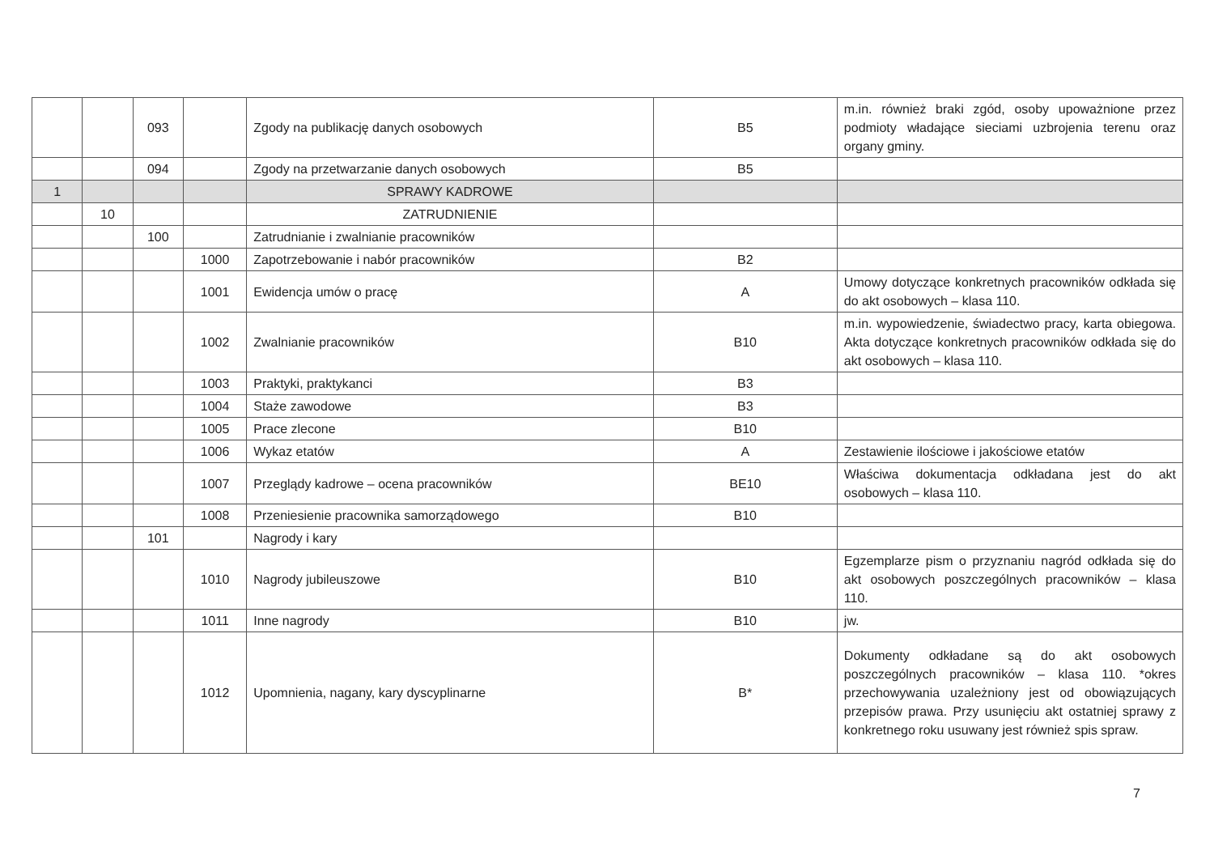| | | 093 | | Zgody na publikację danych osobowych | B5 | m.in. również braki zgód, osoby upoważnione przez podmioty władające sieciami uzbrojenia terenu oraz organy gminy. |
| | | 094 | | Zgody na przetwarzanie danych osobowych | B5 | |
| 1 | | | | SPRAWY KADROWE | | |
| | 10 | | | ZATRUDNIENIE | | |
| | | 100 | | Zatrudnianie i zwalnianie pracowników | | |
| | | | 1000 | Zapotrzebowanie i nabór pracowników | B2 | |
| | | | 1001 | Ewidencja umów o pracę | A | Umowy dotyczące konkretnych pracowników odkłada się do akt osobowych – klasa 110. |
| | | | 1002 | Zwalnianie pracowników | B10 | m.in. wypowiedzenie, świadectwo pracy, karta obiegowa. Akta dotyczące konkretnych pracowników odkłada się do akt osobowych – klasa 110. |
| | | | 1003 | Praktyki, praktykanci | B3 | |
| | | | 1004 | Staże zawodowe | B3 | |
| | | | 1005 | Prace zlecone | B10 | |
| | | | 1006 | Wykaz etatów | A | Zestawienie ilościowe i jakościowe etatów |
| | | | 1007 | Przeglądy kadrowe – ocena pracowników | BE10 | Właściwa dokumentacja odkładana jest do akt osobowych – klasa 110. |
| | | | 1008 | Przeniesienie pracownika samorządowego | B10 | |
| | | 101 | | Nagrody i kary | | |
| | | | 1010 | Nagrody jubileuszowe | B10 | Egzemplarze pism o przyznaniu nagród odkłada się do akt osobowych poszczególnych pracowników – klasa 110. |
| | | | 1011 | Inne nagrody | B10 | jw. |
| | | | 1012 | Upomnienia, nagany, kary dyscyplinarne | B* | Dokumenty odkładane są do akt osobowych poszczególnych pracowników – klasa 110. *okres przechowywania uzależniony jest od obowiązujących przepisów prawa. Przy usunięciu akt ostatniej sprawy z konkretnego roku usuwany jest również spis spraw. |
7